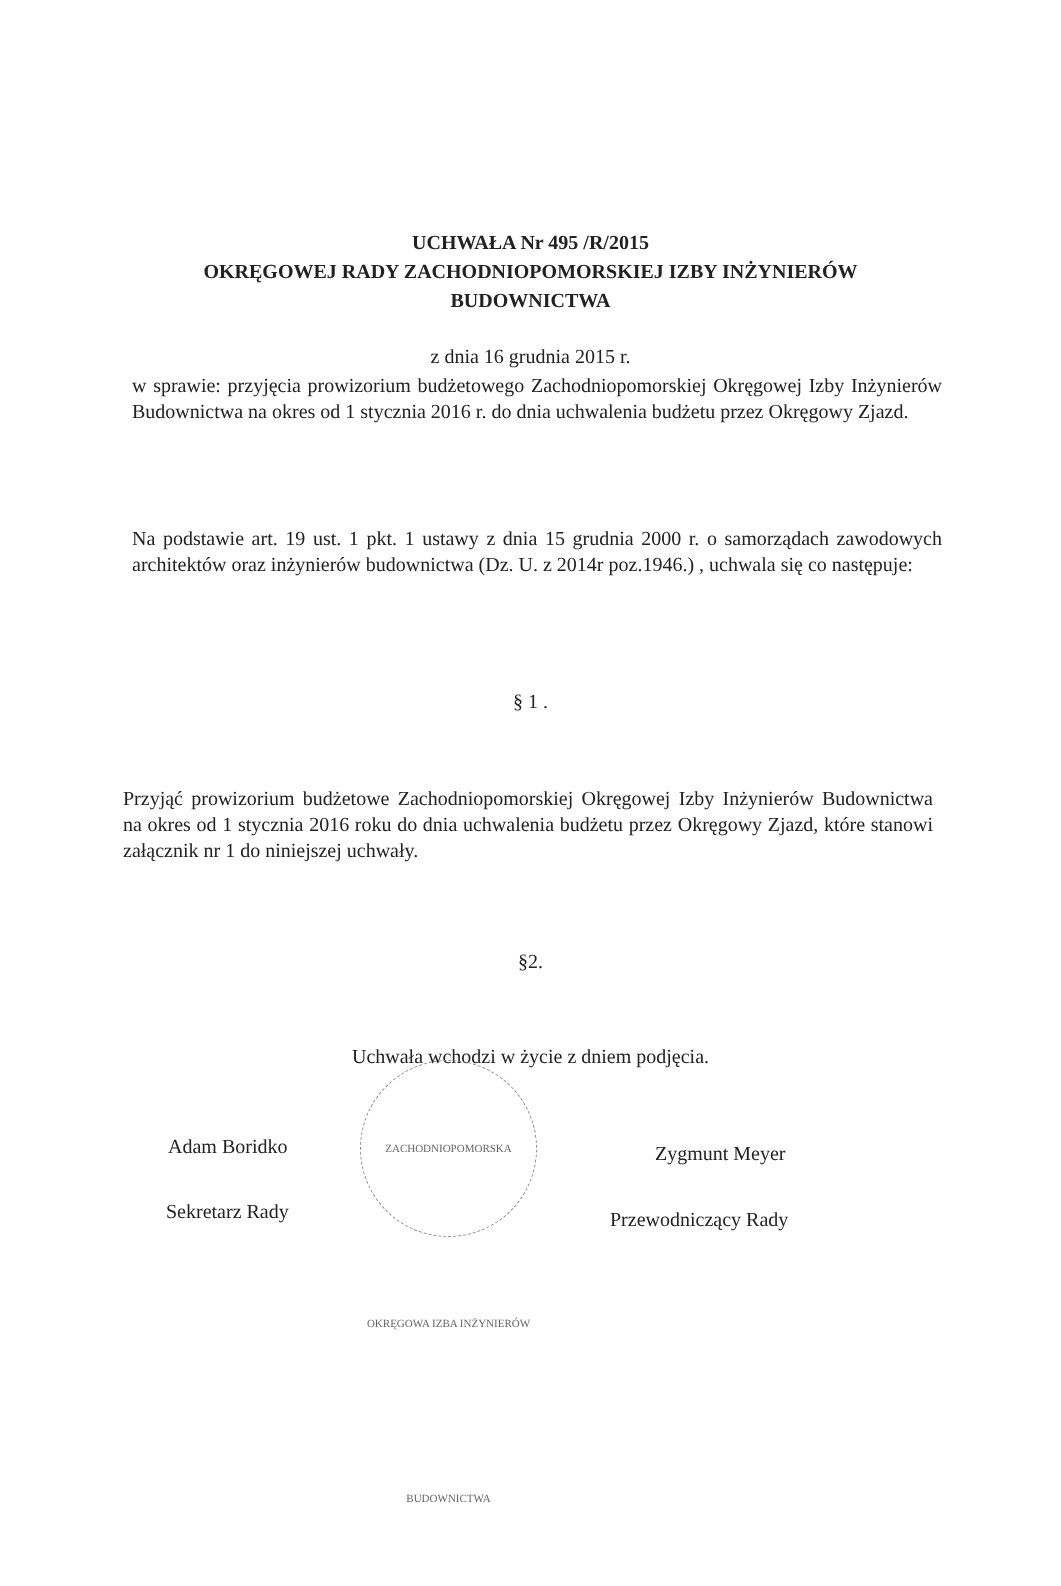UCHWAŁA Nr 495 /R/2015
OKRĘGOWEJ RADY ZACHODNIOPOMORSKIEJ IZBY INŻYNIERÓW
BUDOWNICTWA
z dnia 16 grudnia 2015 r.
w sprawie: przyjęcia prowizorium budżetowego Zachodniopomorskiej Okręgowej Izby Inżynierów Budownictwa na okres od 1 stycznia 2016 r. do dnia uchwalenia budżetu przez Okręgowy Zjazd.
Na podstawie art. 19 ust. 1 pkt. 1 ustawy z dnia 15 grudnia 2000 r. o samorządach zawodowych architektów oraz inżynierów budownictwa (Dz. U. z 2014r poz.1946.) , uchwala się co następuje:
§ 1 .
Przyjąć prowizorium budżetowe Zachodniopomorskiej Okręgowej Izby Inżynierów Budownictwa na okres od 1 stycznia 2016 roku do dnia uchwalenia budżetu przez Okręgowy Zjazd, które stanowi załącznik nr 1 do niniejszej uchwały.
§2.
Uchwała wchodzi w życie z dniem podjęcia.
ZACHODNIOPOMORSKA OKRĘGOWA IZBA INŻYNIERÓW BUDOWNICTWA
Adam Boridko
Sekretarz Rady
Zygmunt Meyer
Przewodniczący Rady